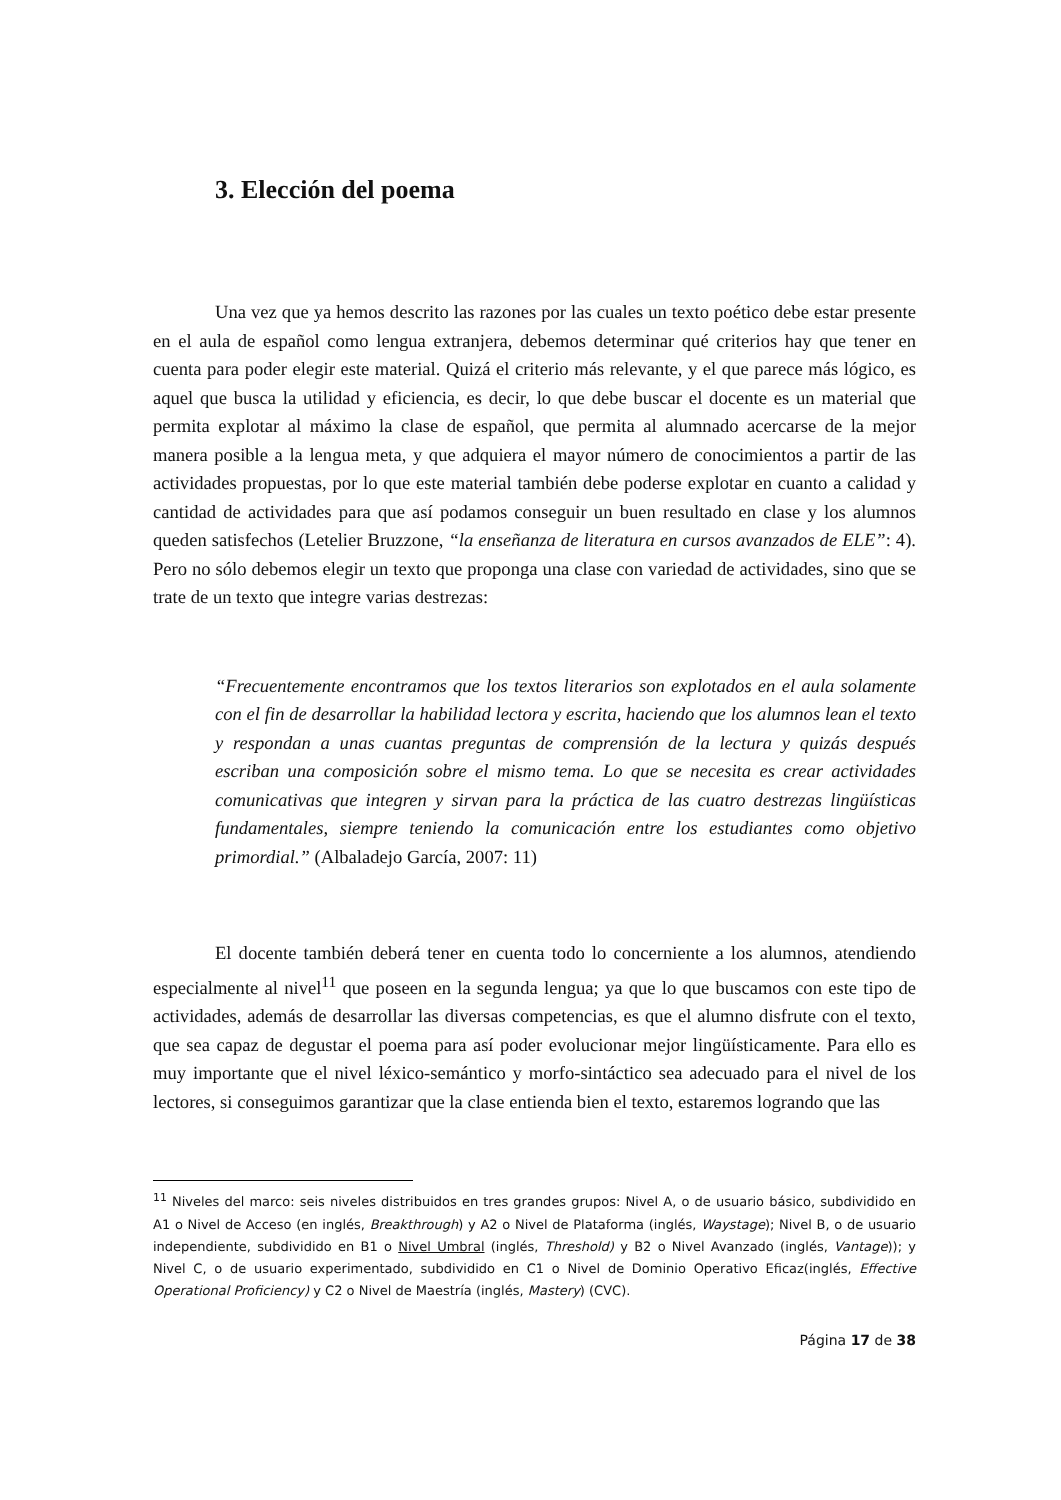3. Elección del poema
Una vez que ya hemos descrito las razones por las cuales un texto poético debe estar presente en el aula de español como lengua extranjera, debemos determinar qué criterios hay que tener en cuenta para poder elegir este material. Quizá el criterio más relevante, y el que parece más lógico, es aquel que busca la utilidad y eficiencia, es decir, lo que debe buscar el docente es un material que permita explotar al máximo la clase de español, que permita al alumnado acercarse de la mejor manera posible a la lengua meta, y que adquiera el mayor número de conocimientos a partir de las actividades propuestas, por lo que este material también debe poderse explotar en cuanto a calidad y cantidad de actividades para que así podamos conseguir un buen resultado en clase y los alumnos queden satisfechos (Letelier Bruzzone, “la enseñanza de literatura en cursos avanzados de ELE”: 4). Pero no sólo debemos elegir un texto que proponga una clase con variedad de actividades, sino que se trate de un texto que integre varias destrezas:
“Frecuentemente encontramos que los textos literarios son explotados en el aula solamente con el fin de desarrollar la habilidad lectora y escrita, haciendo que los alumnos lean el texto y respondan a unas cuantas preguntas de comprensión de la lectura y quizás después escriban una composición sobre el mismo tema. Lo que se necesita es crear actividades comunicativas que integren y sirvan para la práctica de las cuatro destrezas lingüísticas fundamentales, siempre teniendo la comunicación entre los estudiantes como objetivo primordial.” (Albaladejo García, 2007: 11)
El docente también deberá tener en cuenta todo lo concerniente a los alumnos, atendiendo especialmente al nivel<sup>11</sup> que poseen en la segunda lengua; ya que lo que buscamos con este tipo de actividades, además de desarrollar las diversas competencias, es que el alumno disfrute con el texto, que sea capaz de degustar el poema para así poder evolucionar mejor lingüísticamente. Para ello es muy importante que el nivel léxico-semántico y morfo-sintáctico sea adecuado para el nivel de los lectores, si conseguimos garantizar que la clase entienda bien el texto, estaremos logrando que las
<sup>11</sup> Niveles del marco: seis niveles distribuidos en tres grandes grupos: Nivel A, o de usuario básico, subdividido en A1 o Nivel de Acceso (en inglés, Breakthrough) y A2 o Nivel de Plataforma (inglés, Waystage); Nivel B, o de usuario independiente, subdividido en B1 o Nivel Umbral (inglés, Threshold) y B2 o Nivel Avanzado (inglés, Vantage)); y Nivel C, o de usuario experimentado, subdividido en C1 o Nivel de Dominio Operativo Eficaz(inglés, Effective Operational Proficiency) y C2 o Nivel de Maestría (inglés, Mastery) (CVC).
Página 17 de 38